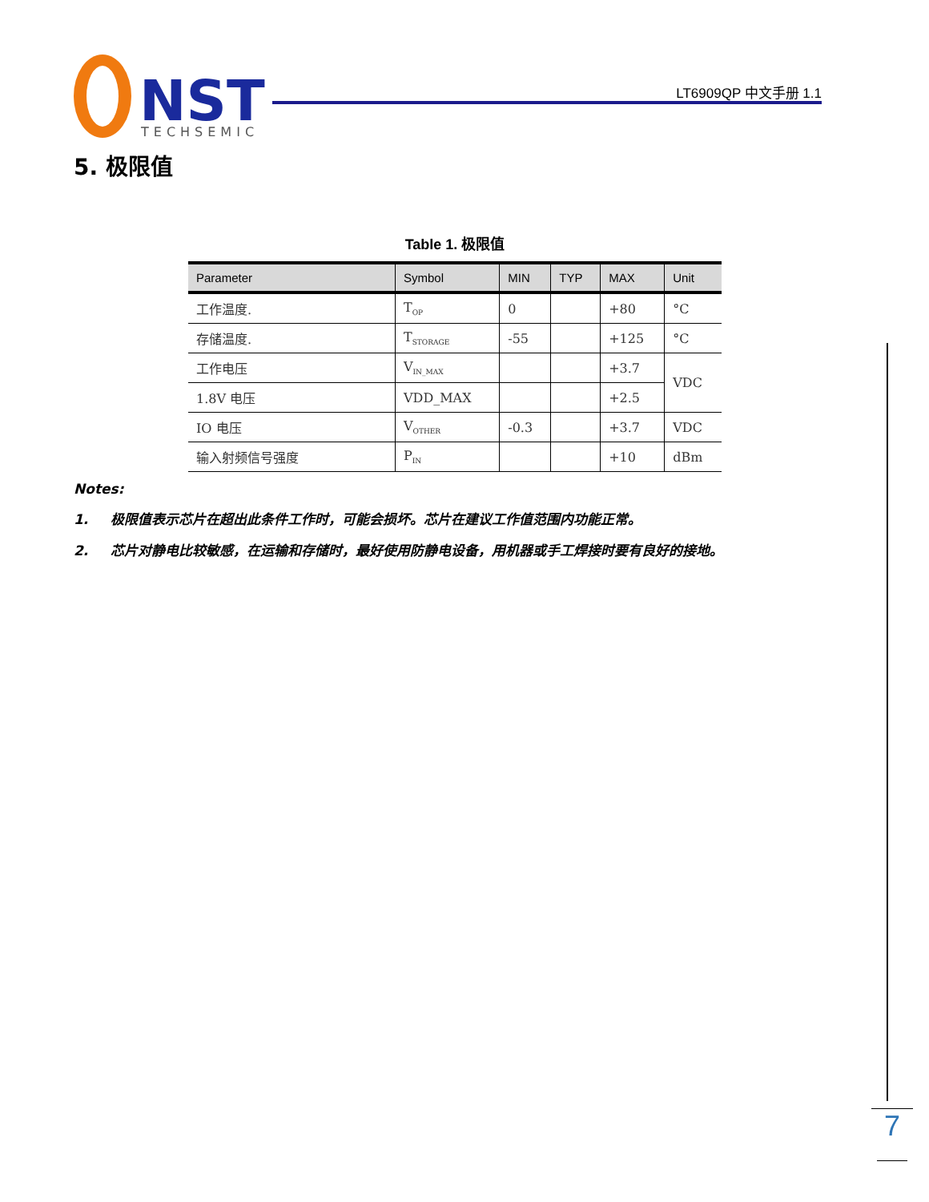NST
TECHSEMIC
LT6909QP 中文手册 1.1
5. 极限值
Table 1. 极限值
| Parameter | Symbol | MIN | TYP | MAX | Unit |
| --- | --- | --- | --- | --- | --- |
| 工作温度. | T<sub>OP</sub> | 0 | | +80 | °C |
| 存储温度. | T<sub>STORAGE</sub> | -55 | | +125 | °C |
| 工作电压 | V<sub>IN_MAX</sub> | | | +3.7 | VDC |
| 1.8V 电压 | VDD_MAX | | | +2.5 | |
| IO 电压 | V<sub>OTHER</sub> | -0.3 | | +3.7 | VDC |
| 输入射频信号强度 | P<sub>IN</sub> | | | +10 | dBm |
Notes:
1. 极限值表示芯片在超出此条件工作时，可能会损坏。芯片在建议工作值范围内功能正常。
2. 芯片对静电比较敏感，在运输和存储时，最好使用防静电设备，用机器或手工焊接时要有良好的接地。
7